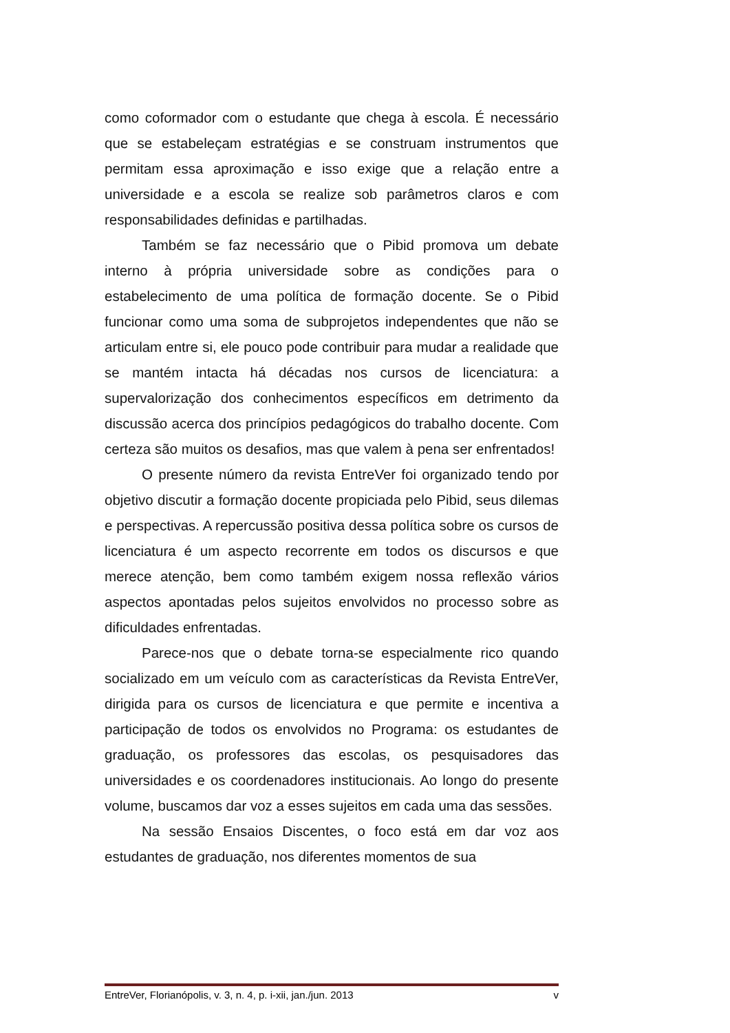como coformador com o estudante que chega à escola. É necessário que se estabeleçam estratégias e se construam instrumentos que permitam essa aproximação e isso exige que a relação entre a universidade e a escola se realize sob parâmetros claros e com responsabilidades definidas e partilhadas.
Também se faz necessário que o Pibid promova um debate interno à própria universidade sobre as condições para o estabelecimento de uma política de formação docente. Se o Pibid funcionar como uma soma de subprojetos independentes que não se articulam entre si, ele pouco pode contribuir para mudar a realidade que se mantém intacta há décadas nos cursos de licenciatura: a supervalorização dos conhecimentos específicos em detrimento da discussão acerca dos princípios pedagógicos do trabalho docente. Com certeza são muitos os desafios, mas que valem à pena ser enfrentados!
O presente número da revista EntreVer foi organizado tendo por objetivo discutir a formação docente propiciada pelo Pibid, seus dilemas e perspectivas. A repercussão positiva dessa política sobre os cursos de licenciatura é um aspecto recorrente em todos os discursos e que merece atenção, bem como também exigem nossa reflexão vários aspectos apontadas pelos sujeitos envolvidos no processo sobre as dificuldades enfrentadas.
Parece-nos que o debate torna-se especialmente rico quando socializado em um veículo com as características da Revista EntreVer, dirigida para os cursos de licenciatura e que permite e incentiva a participação de todos os envolvidos no Programa: os estudantes de graduação, os professores das escolas, os pesquisadores das universidades e os coordenadores institucionais. Ao longo do presente volume, buscamos dar voz a esses sujeitos em cada uma das sessões.
Na sessão Ensaios Discentes, o foco está em dar voz aos estudantes de graduação, nos diferentes momentos de sua
EntreVer, Florianópolis, v. 3, n. 4, p. i-xii, jan./jun. 2013 v